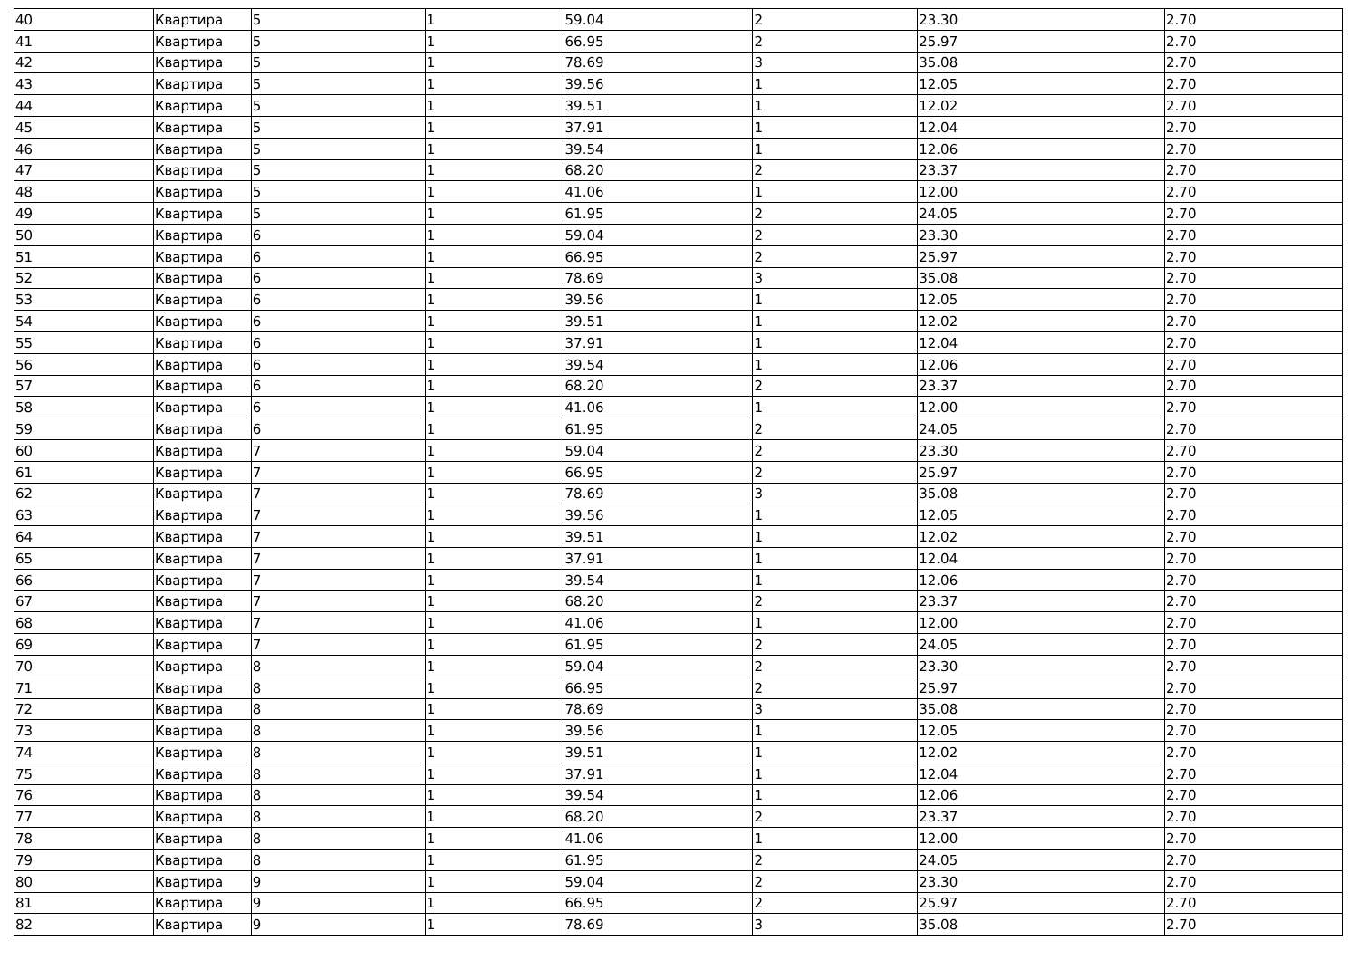| 40 | Квартира | 5 | 1 | 59.04 | 2 | 23.30 | 2.70 |
| 41 | Квартира | 5 | 1 | 66.95 | 2 | 25.97 | 2.70 |
| 42 | Квартира | 5 | 1 | 78.69 | 3 | 35.08 | 2.70 |
| 43 | Квартира | 5 | 1 | 39.56 | 1 | 12.05 | 2.70 |
| 44 | Квартира | 5 | 1 | 39.51 | 1 | 12.02 | 2.70 |
| 45 | Квартира | 5 | 1 | 37.91 | 1 | 12.04 | 2.70 |
| 46 | Квартира | 5 | 1 | 39.54 | 1 | 12.06 | 2.70 |
| 47 | Квартира | 5 | 1 | 68.20 | 2 | 23.37 | 2.70 |
| 48 | Квартира | 5 | 1 | 41.06 | 1 | 12.00 | 2.70 |
| 49 | Квартира | 5 | 1 | 61.95 | 2 | 24.05 | 2.70 |
| 50 | Квартира | 6 | 1 | 59.04 | 2 | 23.30 | 2.70 |
| 51 | Квартира | 6 | 1 | 66.95 | 2 | 25.97 | 2.70 |
| 52 | Квартира | 6 | 1 | 78.69 | 3 | 35.08 | 2.70 |
| 53 | Квартира | 6 | 1 | 39.56 | 1 | 12.05 | 2.70 |
| 54 | Квартира | 6 | 1 | 39.51 | 1 | 12.02 | 2.70 |
| 55 | Квартира | 6 | 1 | 37.91 | 1 | 12.04 | 2.70 |
| 56 | Квартира | 6 | 1 | 39.54 | 1 | 12.06 | 2.70 |
| 57 | Квартира | 6 | 1 | 68.20 | 2 | 23.37 | 2.70 |
| 58 | Квартира | 6 | 1 | 41.06 | 1 | 12.00 | 2.70 |
| 59 | Квартира | 6 | 1 | 61.95 | 2 | 24.05 | 2.70 |
| 60 | Квартира | 7 | 1 | 59.04 | 2 | 23.30 | 2.70 |
| 61 | Квартира | 7 | 1 | 66.95 | 2 | 25.97 | 2.70 |
| 62 | Квартира | 7 | 1 | 78.69 | 3 | 35.08 | 2.70 |
| 63 | Квартира | 7 | 1 | 39.56 | 1 | 12.05 | 2.70 |
| 64 | Квартира | 7 | 1 | 39.51 | 1 | 12.02 | 2.70 |
| 65 | Квартира | 7 | 1 | 37.91 | 1 | 12.04 | 2.70 |
| 66 | Квартира | 7 | 1 | 39.54 | 1 | 12.06 | 2.70 |
| 67 | Квартира | 7 | 1 | 68.20 | 2 | 23.37 | 2.70 |
| 68 | Квартира | 7 | 1 | 41.06 | 1 | 12.00 | 2.70 |
| 69 | Квартира | 7 | 1 | 61.95 | 2 | 24.05 | 2.70 |
| 70 | Квартира | 8 | 1 | 59.04 | 2 | 23.30 | 2.70 |
| 71 | Квартира | 8 | 1 | 66.95 | 2 | 25.97 | 2.70 |
| 72 | Квартира | 8 | 1 | 78.69 | 3 | 35.08 | 2.70 |
| 73 | Квартира | 8 | 1 | 39.56 | 1 | 12.05 | 2.70 |
| 74 | Квартира | 8 | 1 | 39.51 | 1 | 12.02 | 2.70 |
| 75 | Квартира | 8 | 1 | 37.91 | 1 | 12.04 | 2.70 |
| 76 | Квартира | 8 | 1 | 39.54 | 1 | 12.06 | 2.70 |
| 77 | Квартира | 8 | 1 | 68.20 | 2 | 23.37 | 2.70 |
| 78 | Квартира | 8 | 1 | 41.06 | 1 | 12.00 | 2.70 |
| 79 | Квартира | 8 | 1 | 61.95 | 2 | 24.05 | 2.70 |
| 80 | Квартира | 9 | 1 | 59.04 | 2 | 23.30 | 2.70 |
| 81 | Квартира | 9 | 1 | 66.95 | 2 | 25.97 | 2.70 |
| 82 | Квартира | 9 | 1 | 78.69 | 3 | 35.08 | 2.70 |